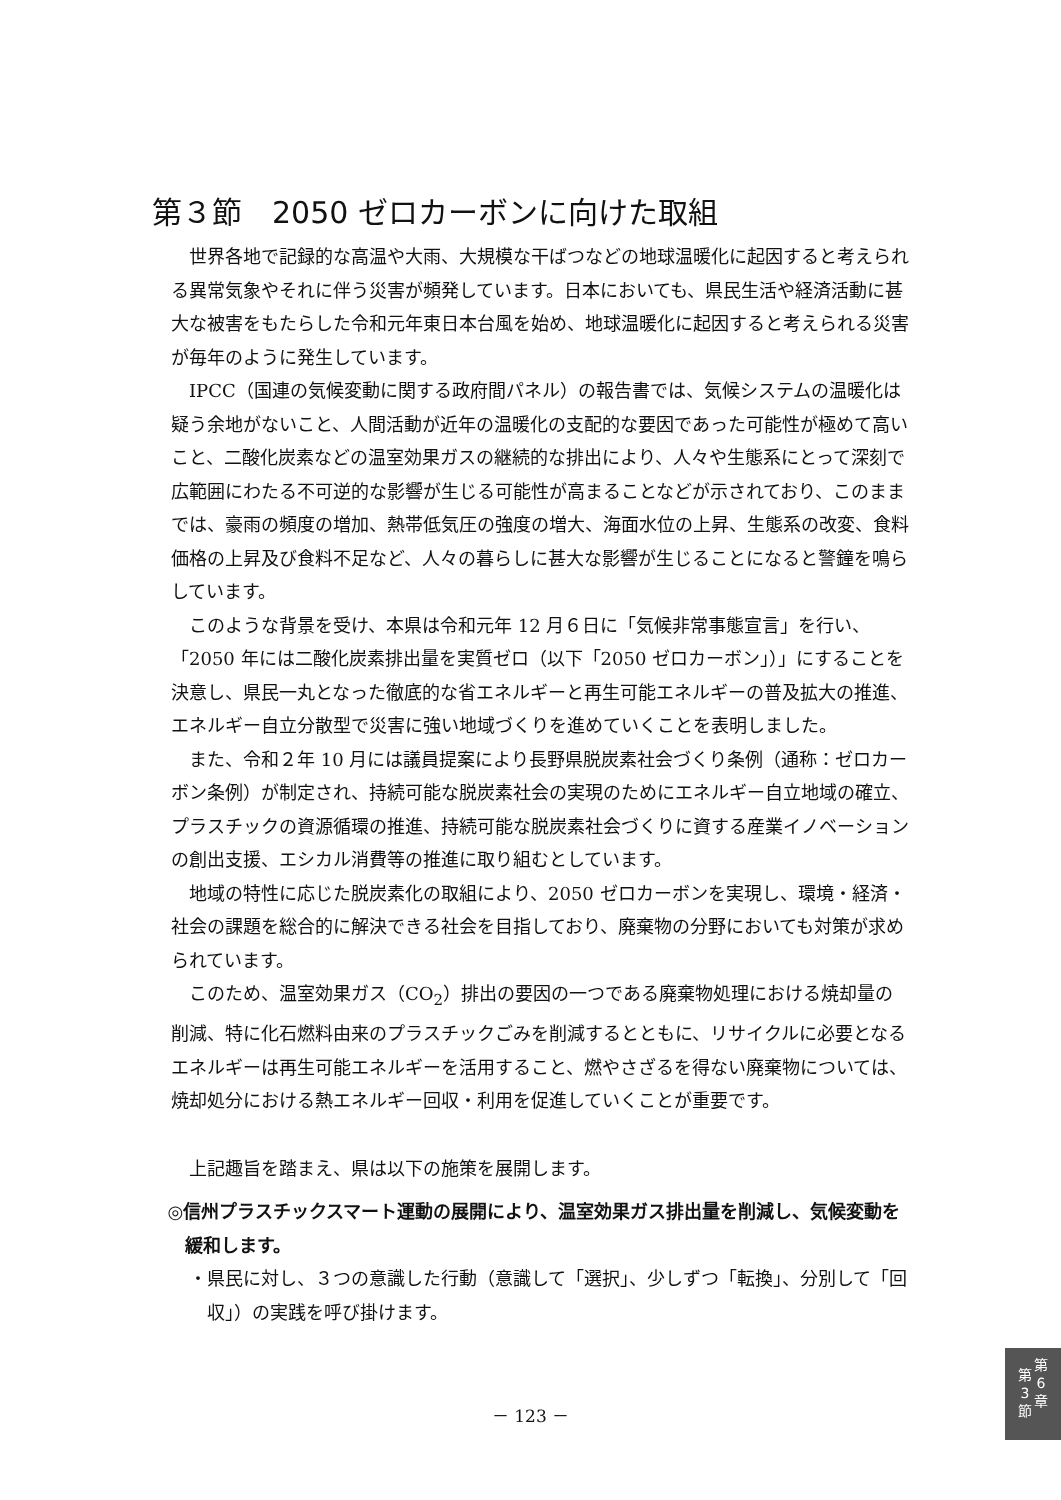第３節　2050 ゼロカーボンに向けた取組
世界各地で記録的な高温や大雨、大規模な干ばつなどの地球温暖化に起因すると考えられる異常気象やそれに伴う災害が頻発しています。日本においても、県民生活や経済活動に甚大な被害をもたらした令和元年東日本台風を始め、地球温暖化に起因すると考えられる災害が毎年のように発生しています。
IPCC（国連の気候変動に関する政府間パネル）の報告書では、気候システムの温暖化は疑う余地がないこと、人間活動が近年の温暖化の支配的な要因であった可能性が極めて高いこと、二酸化炭素などの温室効果ガスの継続的な排出により、人々や生態系にとって深刻で広範囲にわたる不可逆的な影響が生じる可能性が高まることなどが示されており、このままでは、豪雨の頻度の増加、熱帯低気圧の強度の増大、海面水位の上昇、生態系の改変、食料価格の上昇及び食料不足など、人々の暮らしに甚大な影響が生じることになると警鐘を鳴らしています。
このような背景を受け、本県は令和元年 12 月６日に「気候非常事態宣言」を行い、「2050 年には二酸化炭素排出量を実質ゼロ（以下「2050 ゼロカーボン」）」にすることを決意し、県民一丸となった徹底的な省エネルギーと再生可能エネルギーの普及拡大の推進、エネルギー自立分散型で災害に強い地域づくりを進めていくことを表明しました。
また、令和２年 10 月には議員提案により長野県脱炭素社会づくり条例（通称：ゼロカーボン条例）が制定され、持続可能な脱炭素社会の実現のためにエネルギー自立地域の確立、プラスチックの資源循環の推進、持続可能な脱炭素社会づくりに資する産業イノベーションの創出支援、エシカル消費等の推進に取り組むとしています。
地域の特性に応じた脱炭素化の取組により、2050 ゼロカーボンを実現し、環境・経済・社会の課題を総合的に解決できる社会を目指しており、廃棄物の分野においても対策が求められています。
このため、温室効果ガス（CO<sub>2</sub>）排出の要因の一つである廃棄物処理における焼却量の削減、特に化石燃料由来のプラスチックごみを削減するとともに、リサイクルに必要となるエネルギーは再生可能エネルギーを活用すること、燃やさざるを得ない廃棄物については、焼却処分における熱エネルギー回収・利用を促進していくことが重要です。
上記趣旨を踏まえ、県は以下の施策を展開します。
◎信州プラスチックスマート運動の展開により、温室効果ガス排出量を削減し、気候変動を緩和します。
・県民に対し、３つの意識した行動（意識して「選択」、少しずつ「転換」、分別して「回収」）の実践を呼び掛けます。
－ 123 －
第
3
節
第
6
章